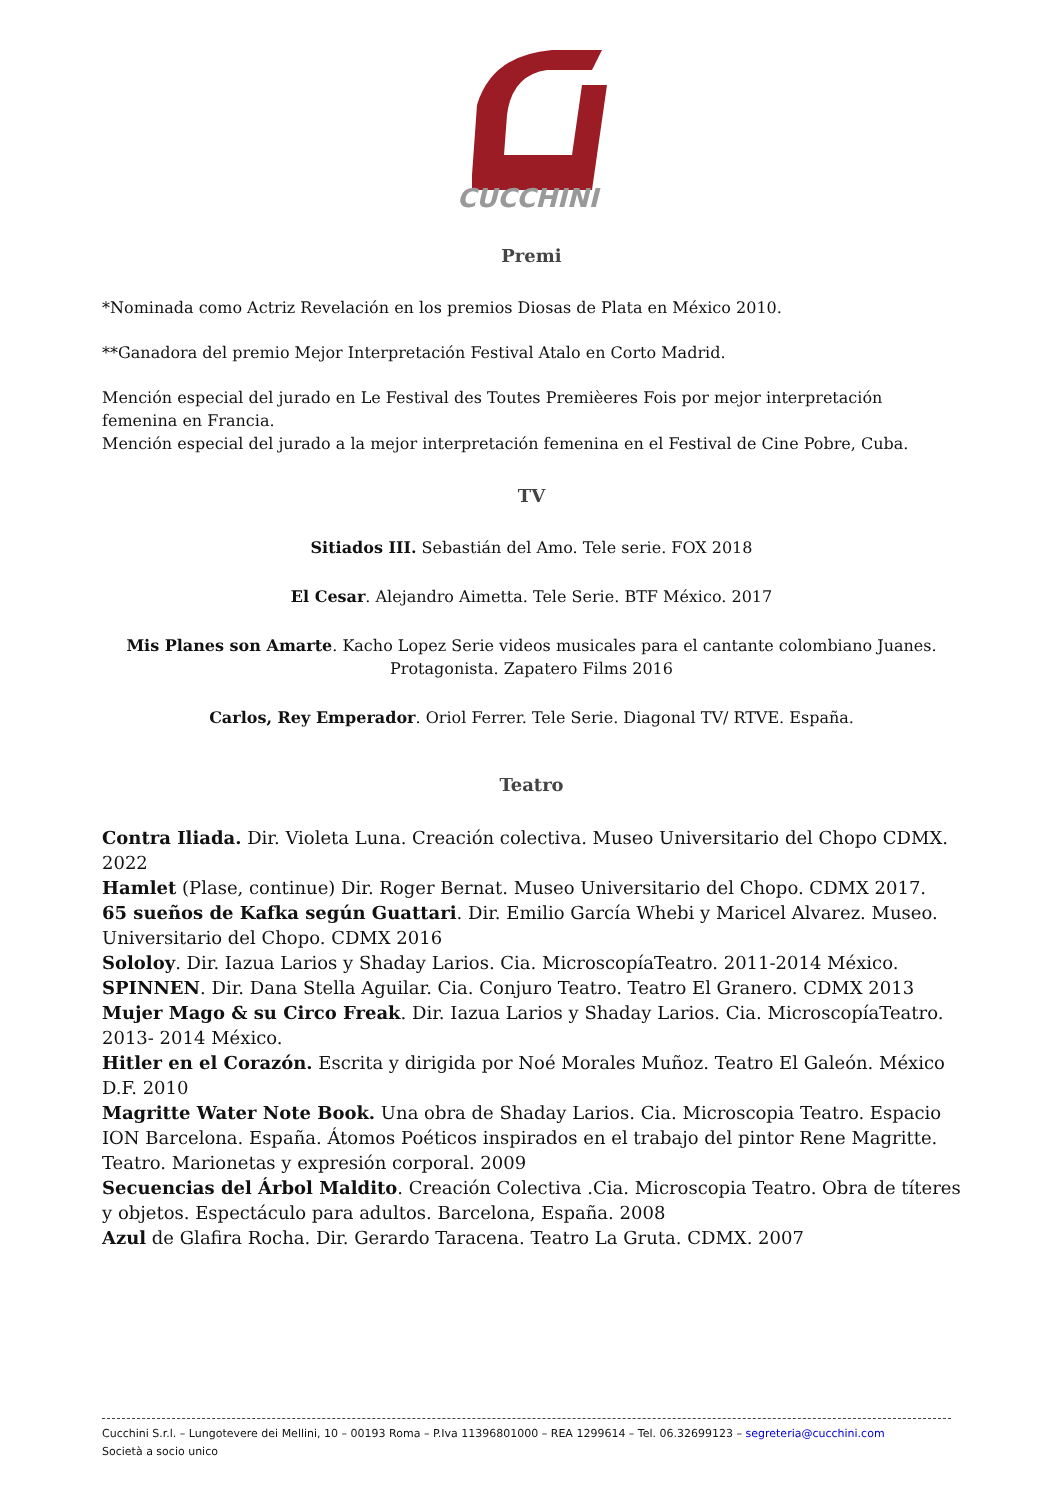CUCCHINI
Premi
*Nominada como Actriz Revelación en los premios Diosas de Plata en México 2010.
**Ganadora del premio Mejor Interpretación Festival Atalo en Corto Madrid.
Mención especial del jurado en Le Festival des Toutes Premièeres Fois por mejor interpretación femenina en Francia.
Mención especial del jurado a la mejor interpretación femenina en el Festival de Cine Pobre, Cuba.
TV
Sitiados III. Sebastián del Amo. Tele serie. FOX 2018
El Cesar. Alejandro Aimetta. Tele Serie. BTF México. 2017
Mis Planes son Amarte. Kacho Lopez Serie videos musicales para el cantante colombiano Juanes. Protagonista. Zapatero Films 2016
Carlos, Rey Emperador. Oriol Ferrer. Tele Serie. Diagonal TV/ RTVE. España.
Teatro
Contra Iliada. Dir. Violeta Luna. Creación colectiva. Museo Universitario del Chopo CDMX. 2022
Hamlet (Plase, continue) Dir. Roger Bernat. Museo Universitario del Chopo. CDMX 2017.
65 sueños de Kafka según Guattari. Dir. Emilio García Whebi y Maricel Alvarez. Museo. Universitario del Chopo. CDMX 2016
Sololoy. Dir. Iazua Larios y Shaday Larios. Cia. MicroscopíaTeatro. 2011-2014 México.
SPINNEN. Dir. Dana Stella Aguilar. Cia. Conjuro Teatro. Teatro El Granero. CDMX 2013
Mujer Mago & su Circo Freak. Dir. Iazua Larios y Shaday Larios. Cia. MicroscopíaTeatro. 2013- 2014 México.
Hitler en el Corazón. Escrita y dirigida por Noé Morales Muñoz. Teatro El Galeón. México D.F. 2010
Magritte Water Note Book. Una obra de Shaday Larios. Cia. Microscopia Teatro. Espacio ION Barcelona. España. Átomos Poéticos inspirados en el trabajo del pintor Rene Magritte. Teatro. Marionetas y expresión corporal. 2009
Secuencias del Árbol Maldito. Creación Colectiva .Cia. Microscopia Teatro. Obra de títeres y objetos. Espectáculo para adultos. Barcelona, España. 2008
Azul de Glafira Rocha. Dir. Gerardo Taracena. Teatro La Gruta. CDMX. 2007
Cucchini S.r.l. – Lungotevere dei Mellini, 10 – 00193 Roma – P.Iva 11396801000 – REA 1299614 – Tel. 06.32699123 – segreteria@cucchini.com
Società a socio unico